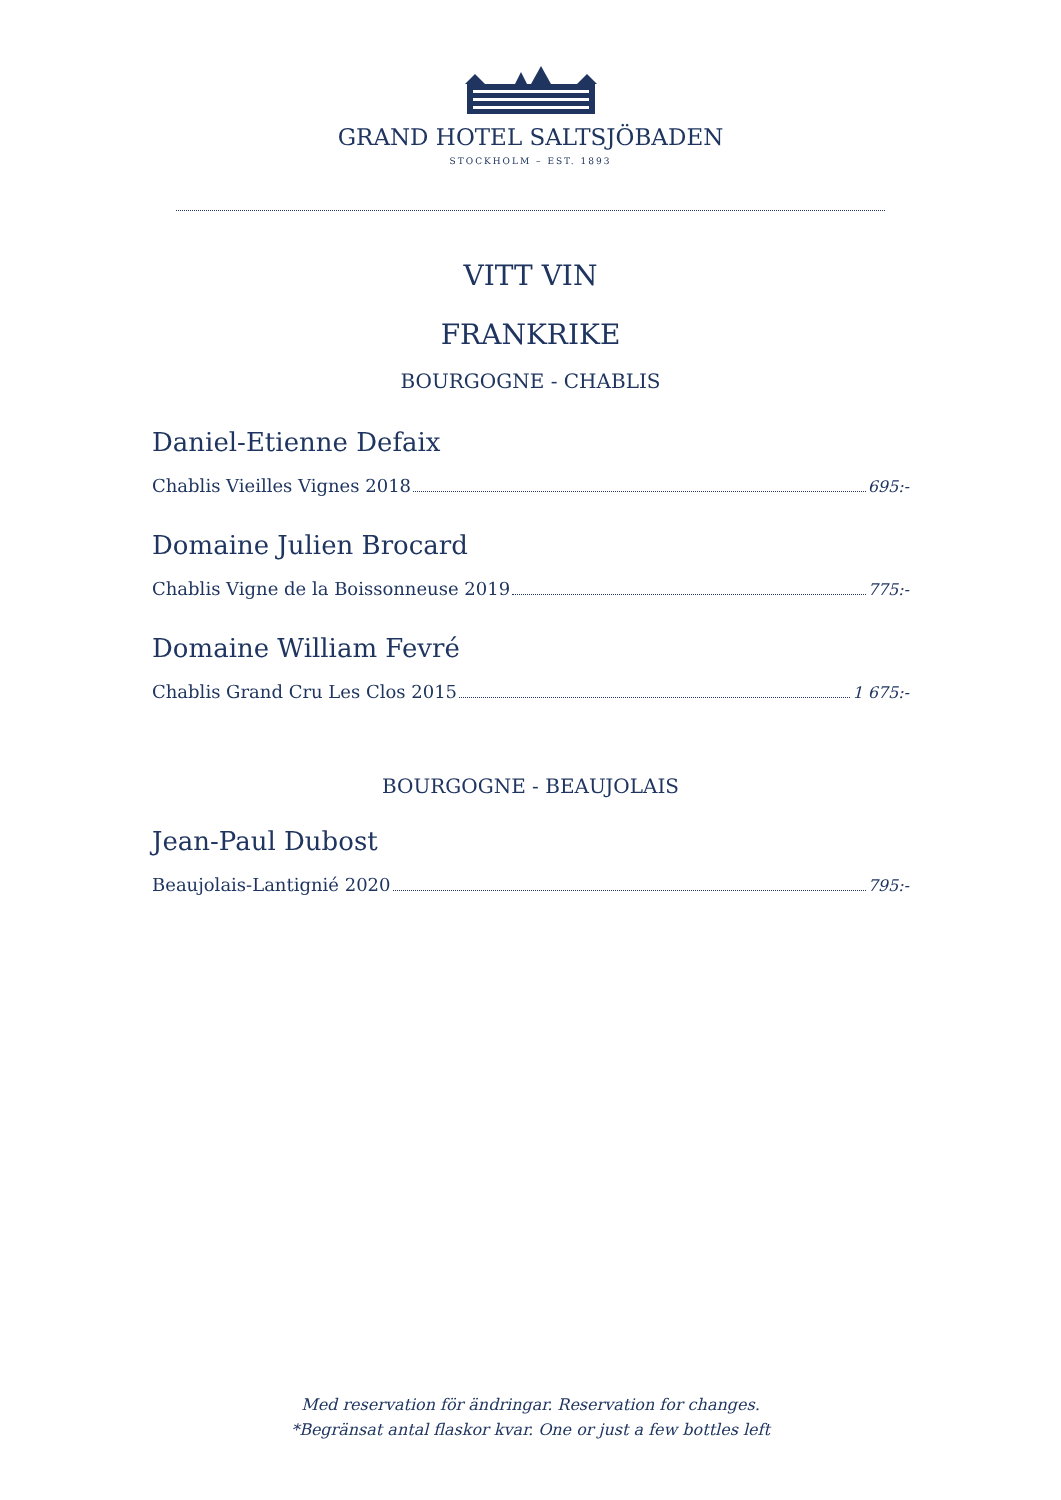GRAND HOTEL SALTSJÖBADEN
STOCKHOLM – EST. 1893
VITT VIN
FRANKRIKE
BOURGOGNE - CHABLIS
Daniel-Etienne Defaix
Chablis Vieilles Vignes 2018 695:-
Domaine Julien Brocard
Chablis Vigne de la Boissonneuse 2019 775:-
Domaine William Fevré
Chablis Grand Cru Les Clos 2015 1 675:-
BOURGOGNE - BEAUJOLAIS
Jean-Paul Dubost
Beaujolais-Lantignié 2020 795:-
Med reservation för ändringar. Reservation for changes.
*Begränsat antal flaskor kvar. One or just a few bottles left